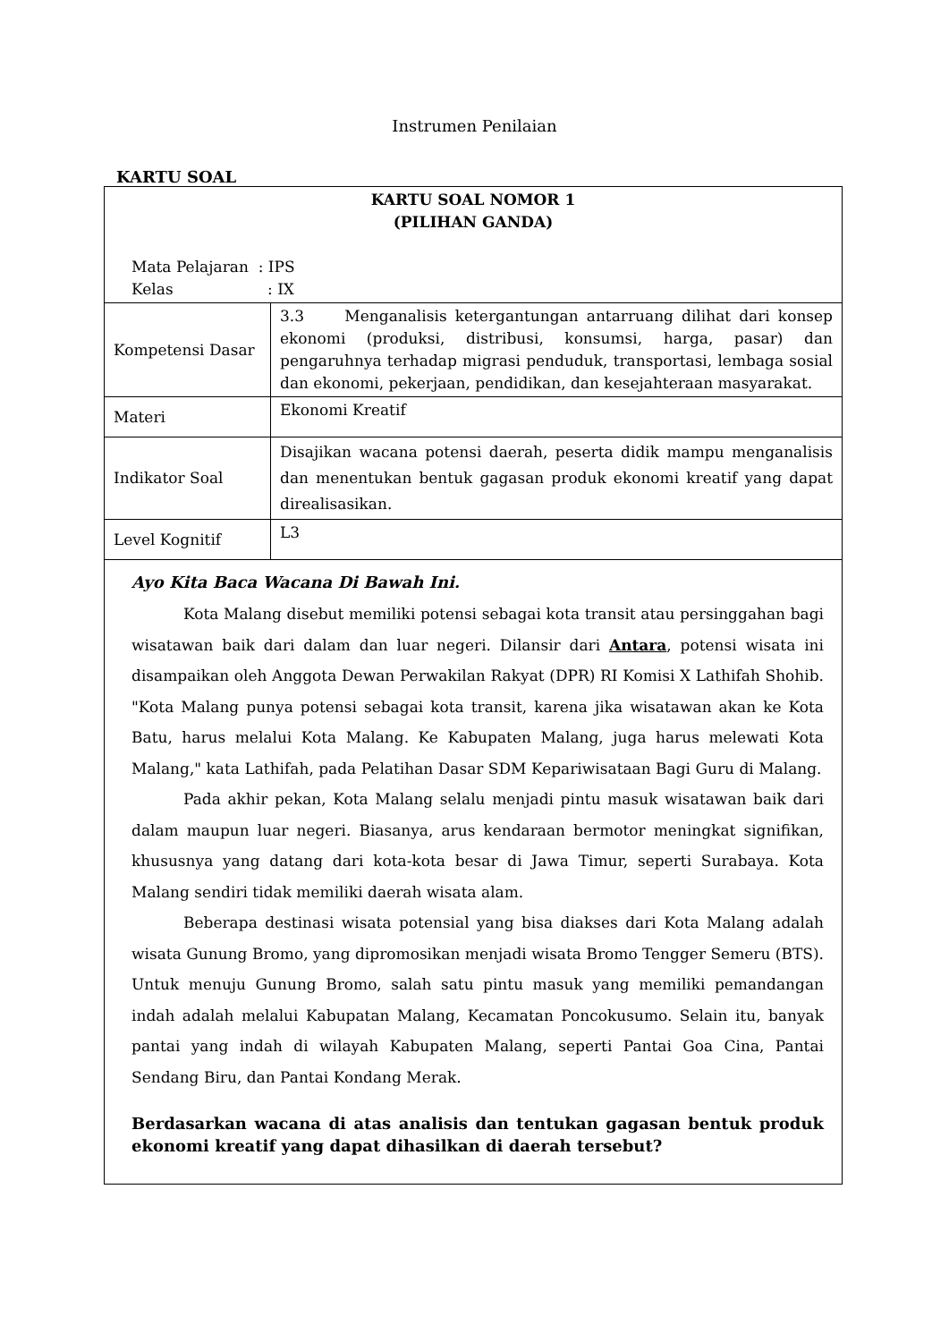Instrumen Penilaian
KARTU SOAL
| KARTU SOAL NOMOR 1 (PILIHAN GANDA) Mata Pelajaran : IPS Kelas : IX | |
| Kompetensi Dasar | 3.3 Menganalisis ketergantungan antarruang dilihat dari konsep ekonomi (produksi, distribusi, konsumsi, harga, pasar) dan pengaruhnya terhadap migrasi penduduk, transportasi, lembaga sosial dan ekonomi, pekerjaan, pendidikan, dan kesejahteraan masyarakat. |
| Materi | Ekonomi Kreatif |
| Indikator Soal | Disajikan wacana potensi daerah, peserta didik mampu menganalisis dan menentukan bentuk gagasan produk ekonomi kreatif yang dapat direalisasikan. |
| Level Kognitif | L3 |
| Ayo Kita Baca Wacana Di Bawah Ini. Kota Malang disebut memiliki potensi sebagai kota transit atau persinggahan bagi wisatawan baik dari dalam dan luar negeri. Dilansir dari Antara , potensi wisata ini disampaikan oleh Anggota Dewan Perwakilan Rakyat (DPR) RI Komisi X Lathifah Shohib. "Kota Malang punya potensi sebagai kota transit, karena jika wisatawan akan ke Kota Batu, harus melalui Kota Malang. Ke Kabupaten Malang, juga harus melewati Kota Malang," kata Lathifah, pada Pelatihan Dasar SDM Kepariwisataan Bagi Guru di Malang. Pada akhir pekan, Kota Malang selalu menjadi pintu masuk wisatawan baik dari dalam maupun luar negeri. Biasanya, arus kendaraan bermotor meningkat signifikan, khususnya yang datang dari kota-kota besar di Jawa Timur, seperti Surabaya. Kota Malang sendiri tidak memiliki daerah wisata alam. Beberapa destinasi wisata potensial yang bisa diakses dari Kota Malang adalah wisata Gunung Bromo, yang dipromosikan menjadi wisata Bromo Tengger Semeru (BTS). Untuk menuju Gunung Bromo, salah satu pintu masuk yang memiliki pemandangan indah adalah melalui Kabupatan Malang, Kecamatan Poncokusumo. Selain itu, banyak pantai yang indah di wilayah Kabupaten Malang, seperti Pantai Goa Cina, Pantai Sendang Biru, dan Pantai Kondang Merak. Berdasarkan wacana di atas analisis dan tentukan gagasan bentuk produk ekonomi kreatif yang dapat dihasilkan di daerah tersebut? | |